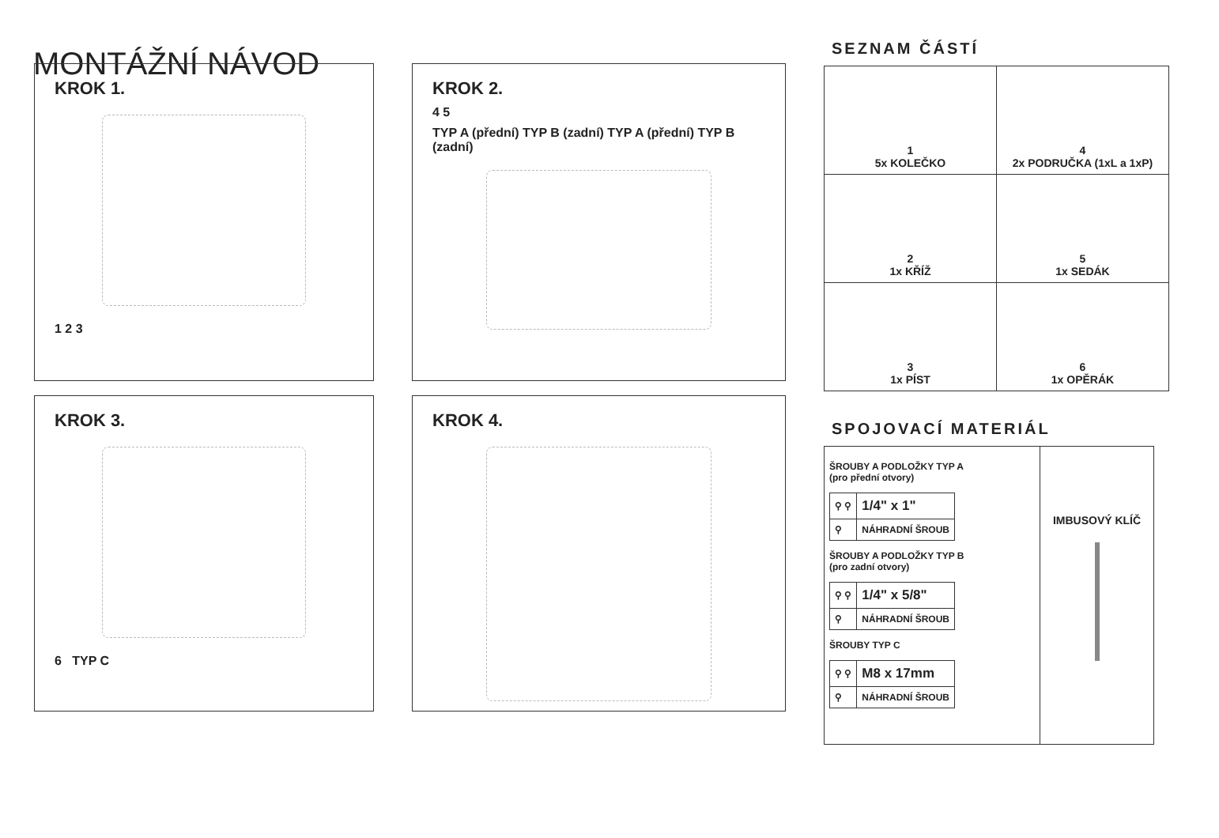MONTÁŽNÍ NÁVOD
KROK 1.
1 2 3
KROK 3.
6 TYP C
KROK 2.
4 5
TYP A (přední) TYP B (zadní) TYP A (přední) TYP B (zadní)
KROK 4.
SEZNAM ČÁSTÍ
| 1 5x KOLEČKO | 4 2x PODRUČKA (1xL a 1xP) |
| 2 1x KŘÍŽ | 5 1x SEDÁK |
| 3 1x PÍST | 6 1x OPĚRÁK |
SPOJOVACÍ MATERIÁL
| ŠROUBY A PODLOŽKY TYP A (pro přední otvory) / ⚲ ⚲ / 1/4" x 1" / / ⚲ / NÁHRADNÍ ŠROUB / ŠROUBY A PODLOŽKY TYP B (pro zadní otvory) / ⚲ ⚲ / 1/4" x 5/8" / / ⚲ / NÁHRADNÍ ŠROUB / ŠROUBY TYP C / ⚲ ⚲ / M8 x 17mm / / ⚲ / NÁHRADNÍ ŠROUB / | IMBUSOVÝ KLÍČ |